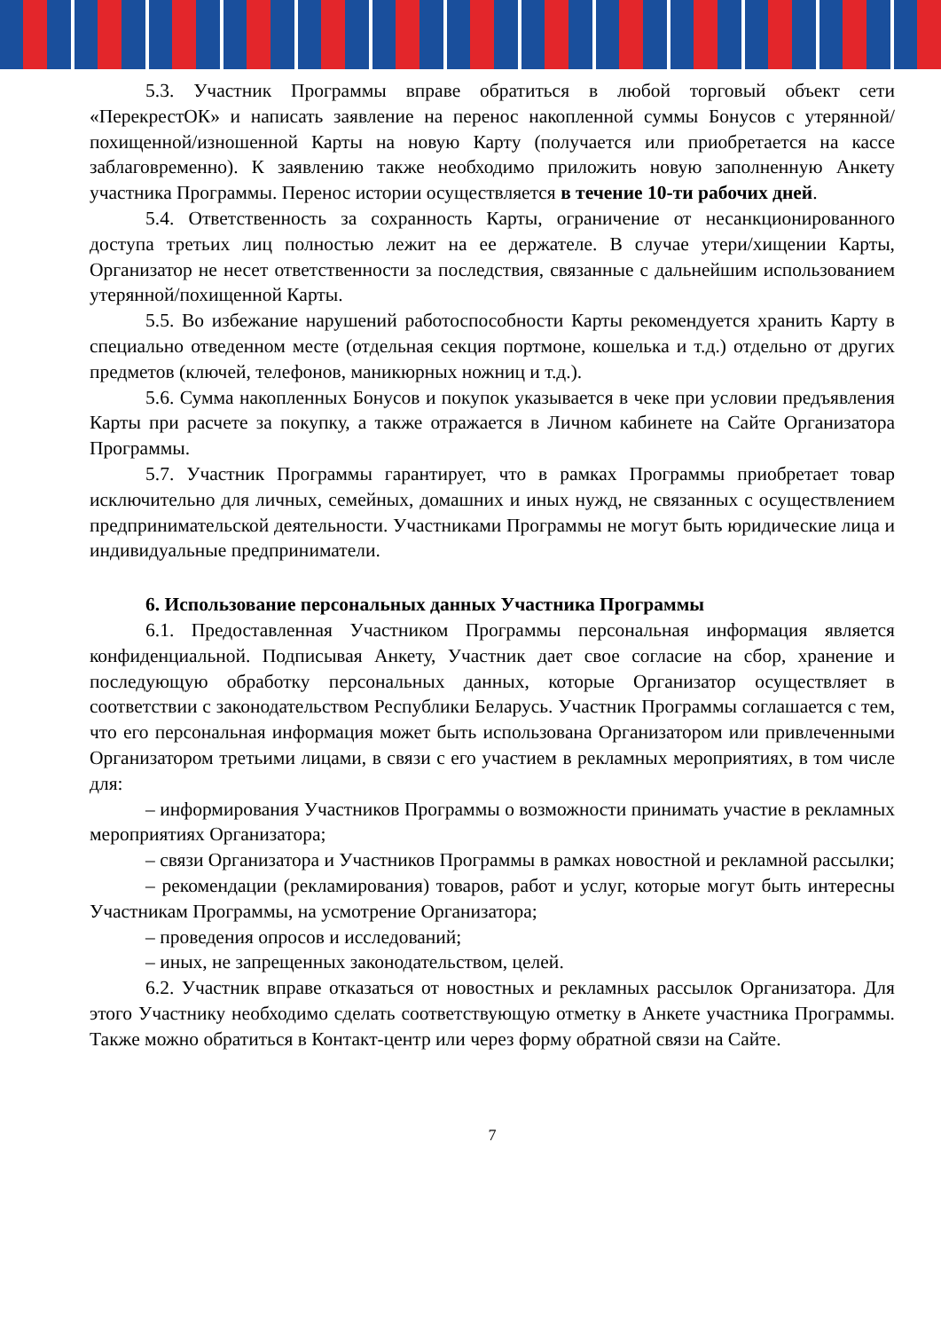5.3. Участник Программы вправе обратиться в любой торговый объект сети «ПерекрестОК» и написать заявление на перенос накопленной суммы Бонусов с утерянной/похищенной/изношенной Карты на новую Карту (получается или приобретается на кассе заблаговременно). К заявлению также необходимо приложить новую заполненную Анкету участника Программы. Перенос истории осуществляется в течение 10-ти рабочих дней.
5.4. Ответственность за сохранность Карты, ограничение от несанкционированного доступа третьих лиц полностью лежит на ее держателе. В случае утери/хищении Карты, Организатор не несет ответственности за последствия, связанные с дальнейшим использованием утерянной/похищенной Карты.
5.5. Во избежание нарушений работоспособности Карты рекомендуется хранить Карту в специально отведенном месте (отдельная секция портмоне, кошелька и т.д.) отдельно от других предметов (ключей, телефонов, маникюрных ножниц и т.д.).
5.6. Сумма накопленных Бонусов и покупок указывается в чеке при условии предъявления Карты при расчете за покупку, а также отражается в Личном кабинете на Сайте Организатора Программы.
5.7. Участник Программы гарантирует, что в рамках Программы приобретает товар исключительно для личных, семейных, домашних и иных нужд, не связанных с осуществлением предпринимательской деятельности. Участниками Программы не могут быть юридические лица и индивидуальные предприниматели.
6. Использование персональных данных Участника Программы
6.1. Предоставленная Участником Программы персональная информация является конфиденциальной. Подписывая Анкету, Участник дает свое согласие на сбор, хранение и последующую обработку персональных данных, которые Организатор осуществляет в соответствии с законодательством Республики Беларусь. Участник Программы соглашается с тем, что его персональная информация может быть использована Организатором или привлеченными Организатором третьими лицами, в связи с его участием в рекламных мероприятиях, в том числе для:
– информирования Участников Программы о возможности принимать участие в рекламных мероприятиях Организатора;
– связи Организатора и Участников Программы в рамках новостной и рекламной рассылки;
– рекомендации (рекламирования) товаров, работ и услуг, которые могут быть интересны Участникам Программы, на усмотрение Организатора;
– проведения опросов и исследований;
– иных, не запрещенных законодательством, целей.
6.2. Участник вправе отказаться от новостных и рекламных рассылок Организатора. Для этого Участнику необходимо сделать соответствующую отметку в Анкете участника Программы. Также можно обратиться в Контакт-центр или через форму обратной связи на Сайте.
7